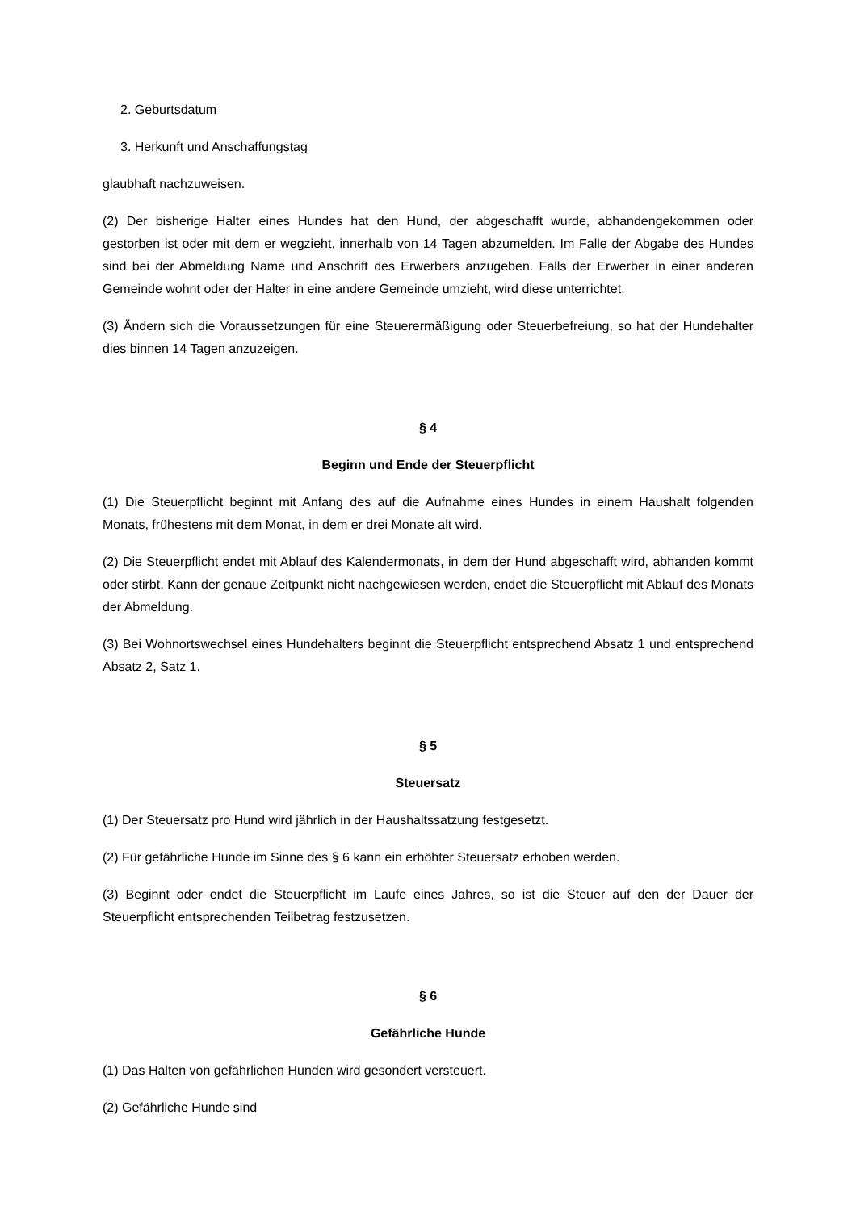2. Geburtsdatum
3. Herkunft und Anschaffungstag
glaubhaft nachzuweisen.
(2) Der bisherige Halter eines Hundes hat den Hund, der abgeschafft wurde, abhandengekommen oder gestorben ist oder mit dem er wegzieht, innerhalb von 14 Tagen abzumelden. Im Falle der Abgabe des Hundes sind bei der Abmeldung Name und Anschrift des Erwerbers anzugeben. Falls der Erwerber in einer anderen Gemeinde wohnt oder der Halter in eine andere Gemeinde umzieht, wird diese unterrichtet.
(3) Ändern sich die Voraussetzungen für eine Steuerermäßigung oder Steuerbefreiung, so hat der Hundehalter dies binnen 14 Tagen anzuzeigen.
§ 4
Beginn und Ende der Steuerpflicht
(1) Die Steuerpflicht beginnt mit Anfang des auf die Aufnahme eines Hundes in einem Haushalt folgenden Monats, frühestens mit dem Monat, in dem er drei Monate alt wird.
(2) Die Steuerpflicht endet mit Ablauf des Kalendermonats, in dem der Hund abgeschafft wird, abhanden kommt oder stirbt. Kann der genaue Zeitpunkt nicht nachgewiesen werden, endet die Steuerpflicht mit Ablauf des Monats der Abmeldung.
(3) Bei Wohnortswechsel eines Hundehalters beginnt die Steuerpflicht entsprechend Absatz 1 und entsprechend Absatz 2, Satz 1.
§ 5
Steuersatz
(1) Der Steuersatz pro Hund wird jährlich in der Haushaltssatzung festgesetzt.
(2) Für gefährliche Hunde im Sinne des § 6 kann ein erhöhter Steuersatz erhoben werden.
(3) Beginnt oder endet die Steuerpflicht im Laufe eines Jahres, so ist die Steuer auf den der Dauer der Steuerpflicht entsprechenden Teilbetrag festzusetzen.
§ 6
Gefährliche Hunde
(1) Das Halten von gefährlichen Hunden wird gesondert versteuert.
(2) Gefährliche Hunde sind